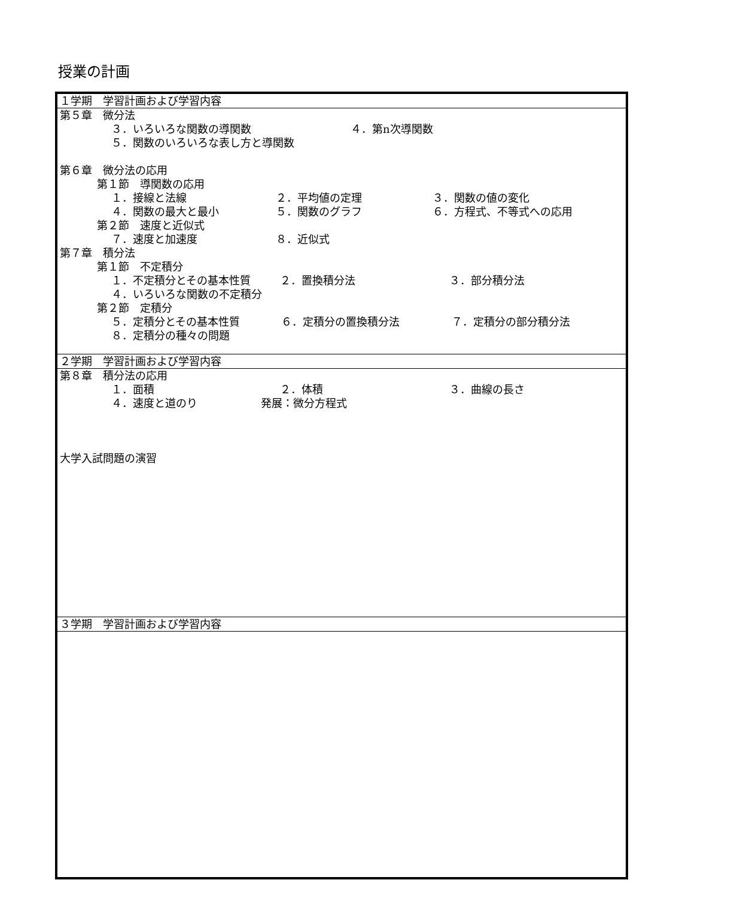授業の計画
| １学期 学習計画および学習内容 |
| 第５章 微分法 ３．いろいろな関数の導関数 ４．第n次導関数 ５．関数のいろいろな表し方と導関数 第６章 微分法の応用 第１節 導関数の応用 １．接線と法線 ２．平均値の定理 ３．関数の値の変化 ４．関数の最大と最小 ５．関数のグラフ ６．方程式、不等式への応用 第２節 速度と近似式 ７．速度と加速度 ８．近似式 第７章 積分法 第１節 不定積分 １．不定積分とその基本性質 ２．置換積分法 ３．部分積分法 ４．いろいろな関数の不定積分 第２節 定積分 ５．定積分とその基本性質 ６．定積分の置換積分法 ７．定積分の部分積分法 ８．定積分の種々の問題 |
| ２学期 学習計画および学習内容 |
| 第８章 積分法の応用 １．面積 ２．体積 ３．曲線の長さ ４．速度と道のり 発展：微分方程式 大学入試問題の演習 |
| ３学期 学習計画および学習内容 |